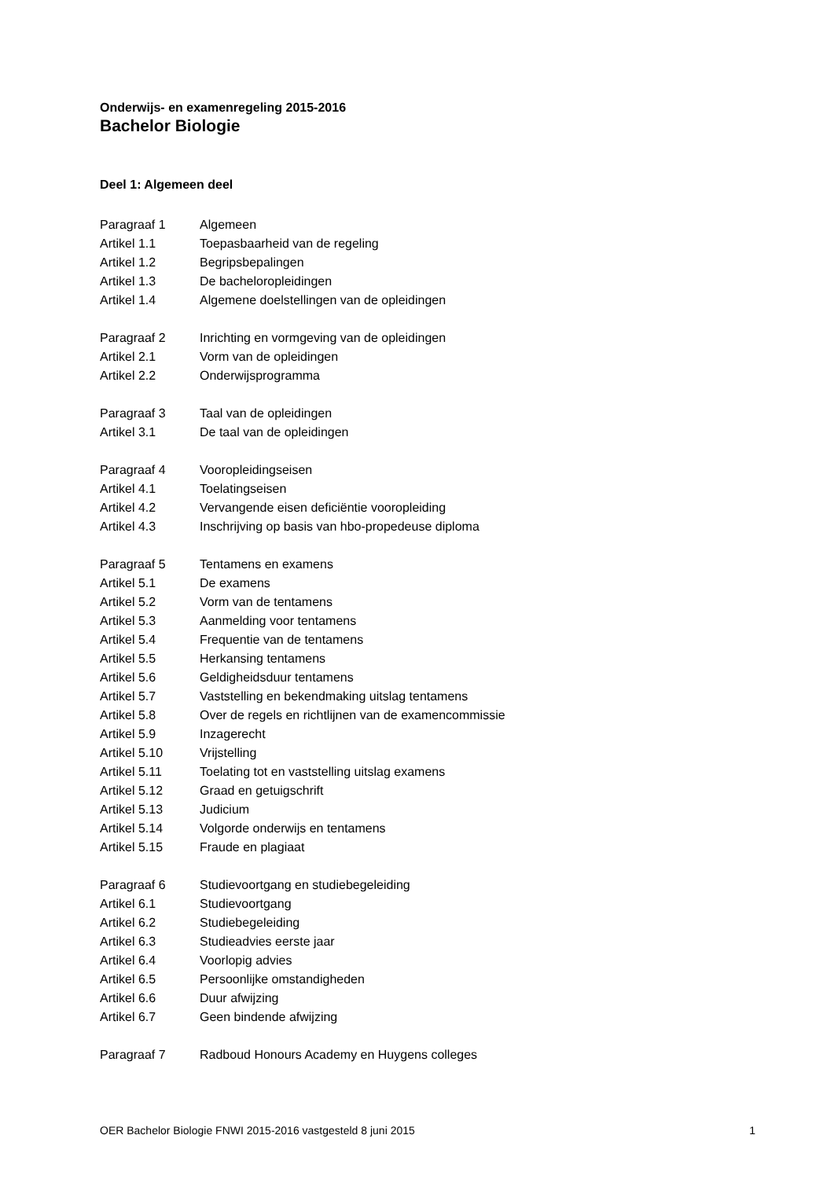Onderwijs- en examenregeling 2015-2016
Bachelor Biologie
Deel 1: Algemeen deel
Paragraaf 1 Algemeen
Artikel 1.1 Toepasbaarheid van de regeling
Artikel 1.2 Begripsbepalingen
Artikel 1.3 De bacheloropleidingen
Artikel 1.4 Algemene doelstellingen van de opleidingen
Paragraaf 2 Inrichting en vormgeving van de opleidingen
Artikel 2.1 Vorm van de opleidingen
Artikel 2.2 Onderwijsprogramma
Paragraaf 3 Taal van de opleidingen
Artikel 3.1 De taal van de opleidingen
Paragraaf 4 Vooropleidingseisen
Artikel 4.1 Toelatingseisen
Artikel 4.2 Vervangende eisen deficiëntie vooropleiding
Artikel 4.3 Inschrijving op basis van hbo-propedeuse diploma
Paragraaf 5 Tentamens en examens
Artikel 5.1 De examens
Artikel 5.2 Vorm van de tentamens
Artikel 5.3 Aanmelding voor tentamens
Artikel 5.4 Frequentie van de tentamens
Artikel 5.5 Herkansing tentamens
Artikel 5.6 Geldigheidsduur tentamens
Artikel 5.7 Vaststelling en bekendmaking uitslag tentamens
Artikel 5.8 Over de regels en richtlijnen van de examencommissie
Artikel 5.9 Inzagerecht
Artikel 5.10 Vrijstelling
Artikel 5.11 Toelating tot en vaststelling uitslag examens
Artikel 5.12 Graad en getuigschrift
Artikel 5.13 Judicium
Artikel 5.14 Volgorde onderwijs en tentamens
Artikel 5.15 Fraude en plagiaat
Paragraaf 6 Studievoortgang en studiebegeleiding
Artikel 6.1 Studievoortgang
Artikel 6.2 Studiebegeleiding
Artikel 6.3 Studieadvies eerste jaar
Artikel 6.4 Voorlopig advies
Artikel 6.5 Persoonlijke omstandigheden
Artikel 6.6 Duur afwijzing
Artikel 6.7 Geen bindende afwijzing
Paragraaf 7 Radboud Honours Academy en Huygens colleges
OER Bachelor Biologie FNWI 2015-2016 vastgesteld 8 juni 2015 1